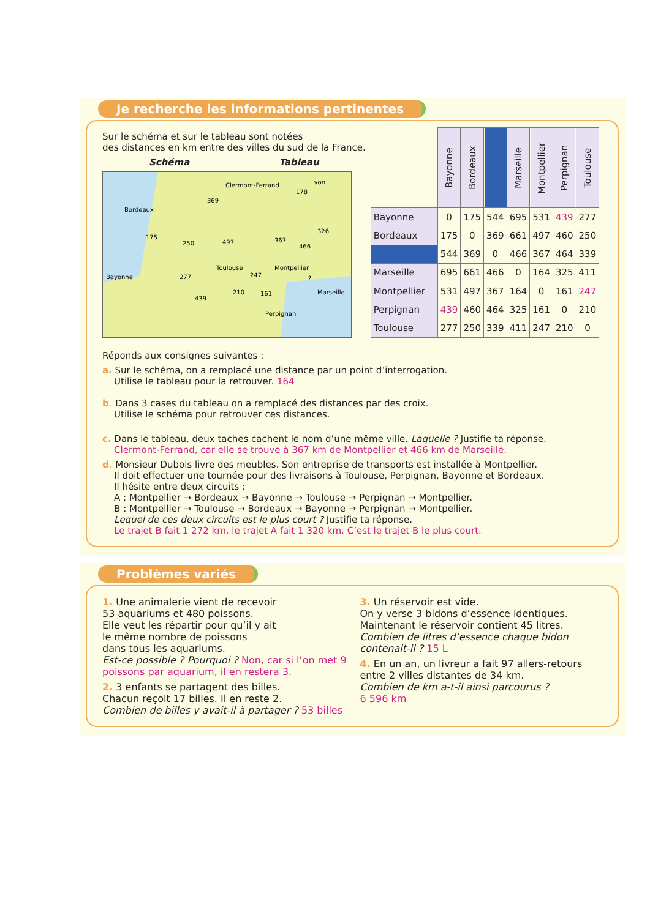Je recherche les informations pertinentes
Sur le schéma et sur le tableau sont notées
des distances en km entre des villes du sud de la France.
Schéma Tableau
Clermont-Ferrand
Lyon
Bordeaux
Bayonne
Toulouse
Montpellier
Marseille
Perpignan
369
178
175
250
497
367
466
326
277
247
?
439
210
161
| | Bayonne | Bordeaux | | Marseille | Montpellier | Perpignan | Toulouse |
| --- | --- | --- | --- | --- | --- | --- | --- |
| Bayonne | 0 | 175 | 544 | 695 | 531 | 439 | 277 |
| Bordeaux | 175 | 0 | 369 | 661 | 497 | 460 | 250 |
| | 544 | 369 | 0 | 466 | 367 | 464 | 339 |
| Marseille | 695 | 661 | 466 | 0 | 164 | 325 | 411 |
| Montpellier | 531 | 497 | 367 | 164 | 0 | 161 | 247 |
| Perpignan | 439 | 460 | 464 | 325 | 161 | 0 | 210 |
| Toulouse | 277 | 250 | 339 | 411 | 247 | 210 | 0 |
Réponds aux consignes suivantes :
a. Sur le schéma, on a remplacé une distance par un point d’interrogation.
Utilise le tableau pour la retrouver. 164
b. Dans 3 cases du tableau on a remplacé des distances par des croix.
Utilise le schéma pour retrouver ces distances.
c. Dans le tableau, deux taches cachent le nom d’une même ville. Laquelle ? Justifie ta réponse.
Clermont-Ferrand, car elle se trouve à 367 km de Montpellier et 466 km de Marseille.
d. Monsieur Dubois livre des meubles. Son entreprise de transports est installée à Montpellier.
Il doit effectuer une tournée pour des livraisons à Toulouse, Perpignan, Bayonne et Bordeaux.
Il hésite entre deux circuits :
A : Montpellier → Bordeaux → Bayonne → Toulouse → Perpignan → Montpellier.
B : Montpellier → Toulouse → Bordeaux → Bayonne → Perpignan → Montpellier.
Lequel de ces deux circuits est le plus court ? Justifie ta réponse.
Le trajet B fait 1 272 km, le trajet A fait 1 320 km. C’est le trajet B le plus court.
Problèmes variés
1. Une animalerie vient de recevoir
53 aquariums et 480 poissons.
Elle veut les répartir pour qu’il y ait
le même nombre de poissons
dans tous les aquariums.
Est-ce possible ? Pourquoi ? Non, car si l’on met 9 poissons par aquarium, il en restera 3.
2. 3 enfants se partagent des billes.
Chacun reçoit 17 billes. Il en reste 2.
Combien de billes y avait-il à partager ? 53 billes
3. Un réservoir est vide.
On y verse 3 bidons d’essence identiques.
Maintenant le réservoir contient 45 litres.
Combien de litres d’essence chaque bidon contenait-il ? 15 L
4. En un an, un livreur a fait 97 allers-retours entre 2 villes distantes de 34 km.
Combien de km a-t-il ainsi parcourus ?
6 596 km